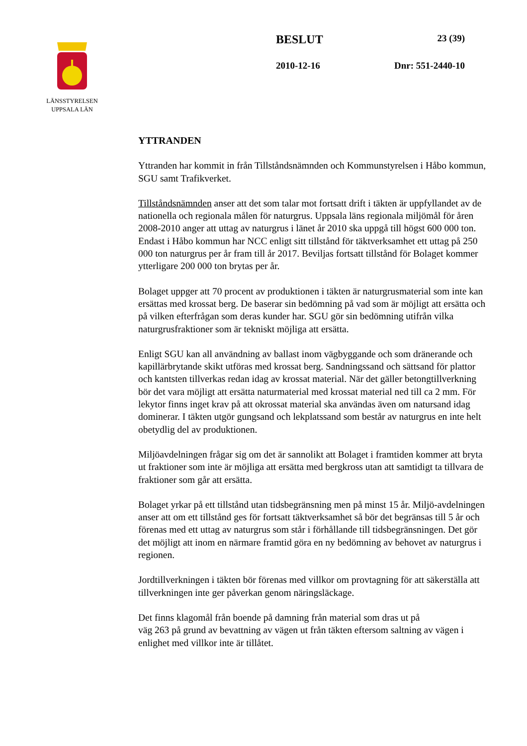LÄNSSTYRELSEN
UPPSALA LÄN
BESLUT 23 (39)
2010-12-16 Dnr: 551-2440-10
YTTRANDEN
Yttranden har kommit in från Tillståndsnämnden och Kommunstyrelsen i Håbo kommun, SGU samt Trafikverket.
Tillståndsnämnden anser att det som talar mot fortsatt drift i täkten är uppfyllandet av de nationella och regionala målen för naturgrus. Uppsala läns regionala miljömål för åren 2008-2010 anger att uttag av naturgrus i länet år 2010 ska uppgå till högst 600 000 ton. Endast i Håbo kommun har NCC enligt sitt tillstånd för täktverksamhet ett uttag på 250 000 ton naturgrus per år fram till år 2017. Beviljas fortsatt tillstånd för Bolaget kommer ytterligare 200 000 ton brytas per år.
Bolaget uppger att 70 procent av produktionen i täkten är naturgrusmaterial som inte kan ersättas med krossat berg. De baserar sin bedömning på vad som är möjligt att ersätta och på vilken efterfrågan som deras kunder har. SGU gör sin bedömning utifrån vilka naturgrusfraktioner som är tekniskt möjliga att ersätta.
Enligt SGU kan all användning av ballast inom vägbyggande och som dränerande och kapillärbrytande skikt utföras med krossat berg. Sandningssand och sättsand för plattor och kantsten tillverkas redan idag av krossat material. När det gäller betongtillverkning bör det vara möjligt att ersätta naturmaterial med krossat material ned till ca 2 mm. För lekytor finns inget krav på att okrossat material ska användas även om natursand idag dominerar. I täkten utgör gungsand och lekplatssand som består av naturgrus en inte helt obetydlig del av produktionen.
Miljöavdelningen frågar sig om det är sannolikt att Bolaget i framtiden kommer att bryta ut fraktioner som inte är möjliga att ersätta med bergkross utan att samtidigt ta tillvara de fraktioner som går att ersätta.
Bolaget yrkar på ett tillstånd utan tidsbegränsning men på minst 15 år. Miljö-avdelningen anser att om ett tillstånd ges för fortsatt täktverksamhet så bör det begränsas till 5 år och förenas med ett uttag av naturgrus som står i förhållande till tidsbegränsningen. Det gör det möjligt att inom en närmare framtid göra en ny bedömning av behovet av naturgrus i regionen.
Jordtillverkningen i täkten bör förenas med villkor om provtagning för att säkerställa att tillverkningen inte ger påverkan genom näringsläckage.
Det finns klagomål från boende på damning från material som dras ut på
väg 263 på grund av bevattning av vägen ut från täkten eftersom saltning av vägen i enlighet med villkor inte är tillåtet.